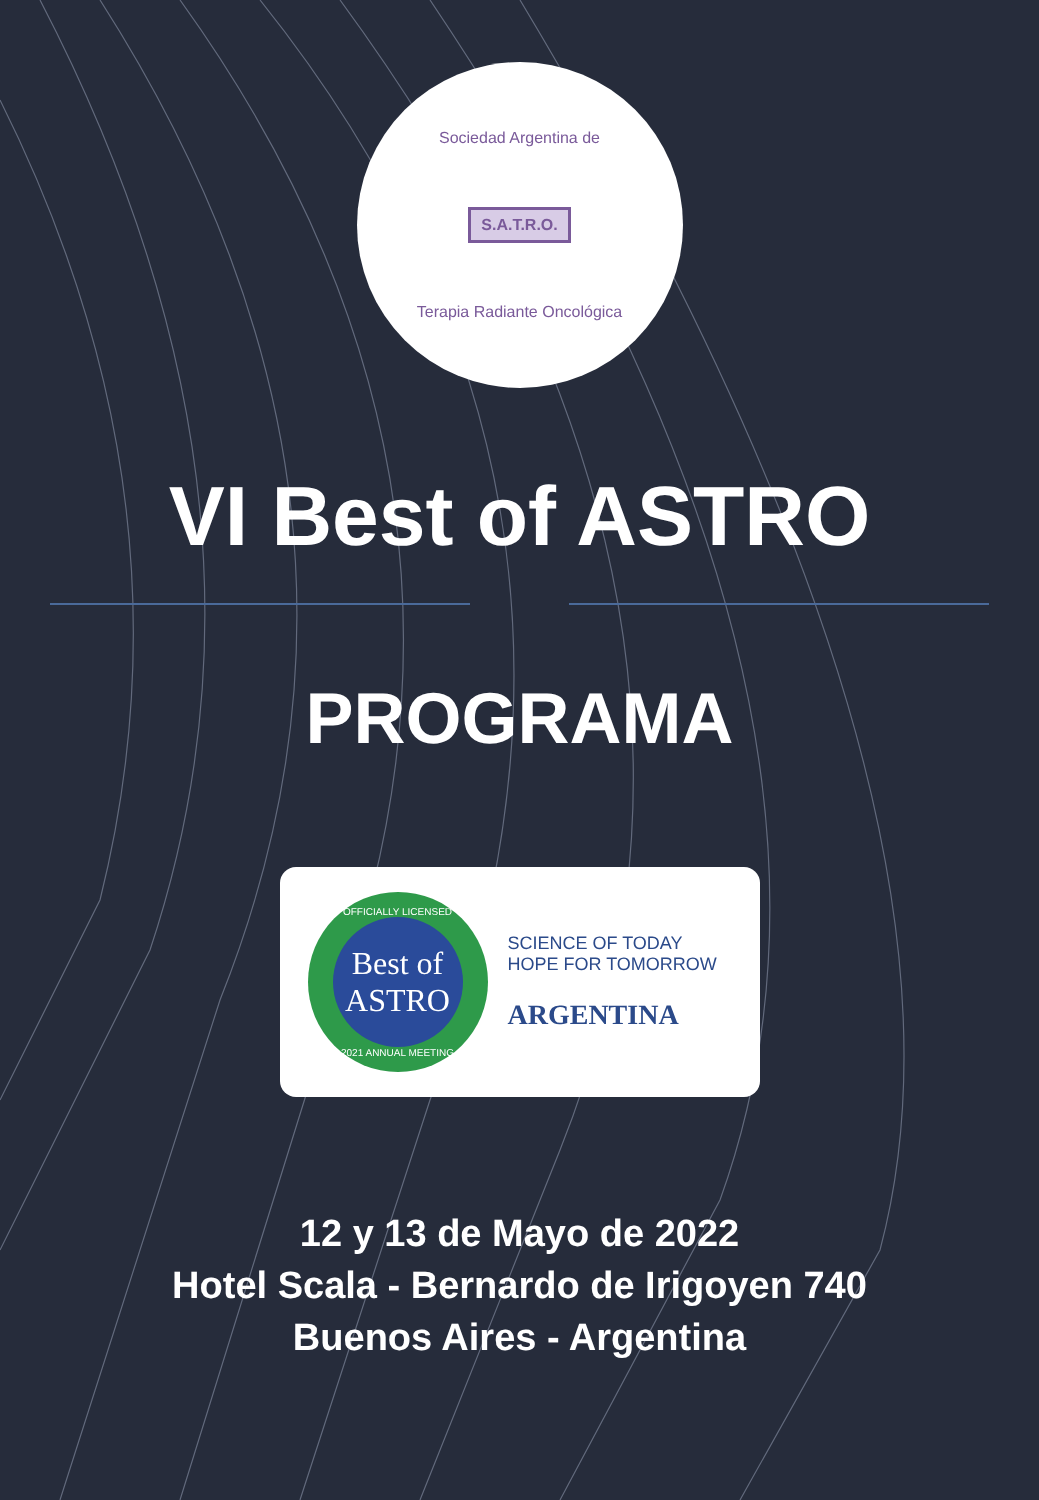Sociedad Argentina de
S.A.T.R.O.
Terapia Radiante Oncológica
VI Best of ASTRO
PROGRAMA
OFFICIALLY LICENSED
Best of ASTRO
2021 ANNUAL MEETING
SCIENCE OF TODAY
HOPE FOR TOMORROW
ARGENTINA
12 y 13 de Mayo de 2022
Hotel Scala - Bernardo de Irigoyen 740
Buenos Aires - Argentina